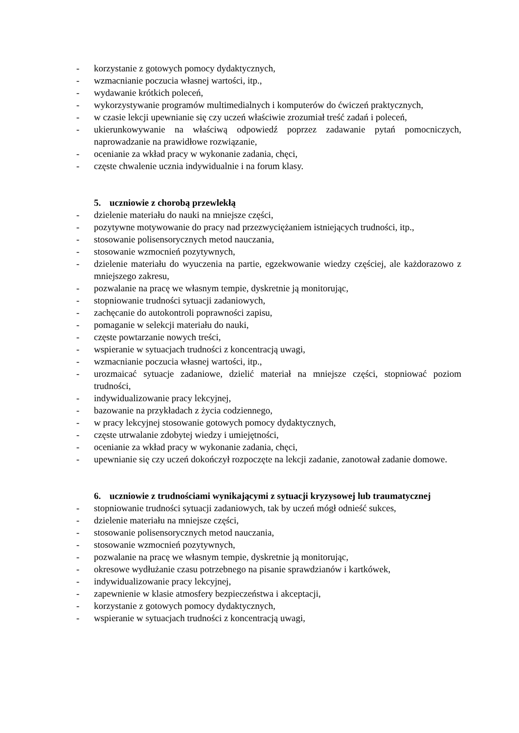- korzystanie z gotowych pomocy dydaktycznych,
- wzmacnianie poczucia własnej wartości, itp.,
- wydawanie krótkich poleceń,
- wykorzystywanie programów multimedialnych i komputerów do ćwiczeń praktycznych,
- w czasie lekcji upewnianie się czy uczeń właściwie zrozumiał treść zadań i poleceń,
- ukierunkowywanie na właściwą odpowiedź poprzez zadawanie pytań pomocniczych, naprowadzanie na prawidłowe rozwiązanie,
- ocenianie za wkład pracy w wykonanie zadania, chęci,
- częste chwalenie ucznia indywidualnie i na forum klasy.
5. uczniowie z chorobą przewlekłą
- dzielenie materiału do nauki na mniejsze części,
- pozytywne motywowanie do pracy nad przezwyciężaniem istniejących trudności, itp.,
- stosowanie polisensorycznych metod nauczania,
- stosowanie wzmocnień pozytywnych,
- dzielenie materiału do wyuczenia na partie, egzekwowanie wiedzy częściej, ale każdorazowo z mniejszego zakresu,
- pozwalanie na pracę we własnym tempie, dyskretnie ją monitorując,
- stopniowanie trudności sytuacji zadaniowych,
- zachęcanie do autokontroli poprawności zapisu,
- pomaganie w selekcji materiału do nauki,
- częste powtarzanie nowych treści,
- wspieranie w sytuacjach trudności z koncentracją uwagi,
- wzmacnianie poczucia własnej wartości, itp.,
- urozmaicać sytuacje zadaniowe, dzielić materiał na mniejsze części, stopniować poziom trudności,
- indywidualizowanie pracy lekcyjnej,
- bazowanie na przykładach z życia codziennego,
- w pracy lekcyjnej stosowanie gotowych pomocy dydaktycznych,
- częste utrwalanie zdobytej wiedzy i umiejętności,
- ocenianie za wkład pracy w wykonanie zadania, chęci,
- upewnianie się czy uczeń dokończył rozpoczęte na lekcji zadanie, zanotował zadanie domowe.
6. uczniowie z trudnościami wynikającymi z sytuacji kryzysowej lub traumatycznej
- stopniowanie trudności sytuacji zadaniowych, tak by uczeń mógł odnieść sukces,
- dzielenie materiału na mniejsze części,
- stosowanie polisensorycznych metod nauczania,
- stosowanie wzmocnień pozytywnych,
- pozwalanie na pracę we własnym tempie, dyskretnie ją monitorując,
- okresowe wydłużanie czasu potrzebnego na pisanie sprawdzianów i kartkówek,
- indywidualizowanie pracy lekcyjnej,
- zapewnienie w klasie atmosfery bezpieczeństwa i akceptacji,
- korzystanie z gotowych pomocy dydaktycznych,
- wspieranie w sytuacjach trudności z koncentracją uwagi,